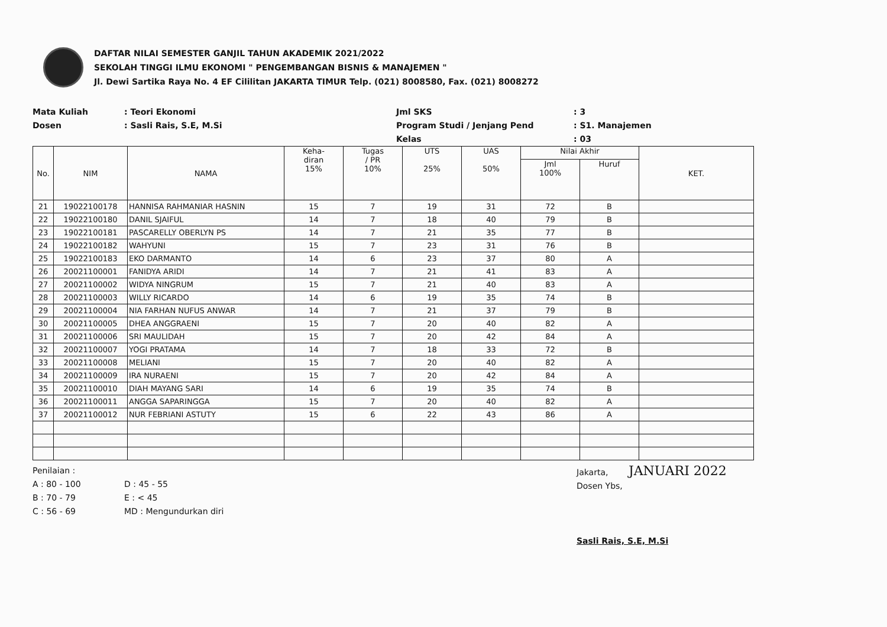DAFTAR NILAI SEMESTER GANJIL TAHUN AKADEMIK 2021/2022
SEKOLAH TINGGI ILMU EKONOMI " PENGEMBANGAN BISNIS & MANAJEMEN "
Jl. Dewi Sartika Raya No. 4 EF Cililitan JAKARTA TIMUR Telp. (021) 8008580, Fax. (021) 8008272
Mata Kuliah
Dosen
: Teori Ekonomi
: Sasli Rais, S.E, M.Si
Jml SKS
Program Studi / Jenjang Pend
Kelas
: 3
: S1. Manajemen
: 03
| No. | NIM | NAMA | Keha- diran 15% | Tugas / PR 10% | UTS 25% | UAS 50% | Nilai Akhir | | KET. |
| --- | --- | --- | --- | --- | --- | --- | --- | --- | --- |
| | | | | | | | Jml 100% | Huruf | |
| 21 | 19022100178 | HANNISA RAHMANIAR HASNIN | 15 | 7 | 19 | 31 | 72 | B | |
| 22 | 19022100180 | DANIL SJAIFUL | 14 | 7 | 18 | 40 | 79 | B | |
| 23 | 19022100181 | PASCARELLY OBERLYN PS | 14 | 7 | 21 | 35 | 77 | B | |
| 24 | 19022100182 | WAHYUNI | 15 | 7 | 23 | 31 | 76 | B | |
| 25 | 19022100183 | EKO DARMANTO | 14 | 6 | 23 | 37 | 80 | A | |
| 26 | 20021100001 | FANIDYA ARIDI | 14 | 7 | 21 | 41 | 83 | A | |
| 27 | 20021100002 | WIDYA NINGRUM | 15 | 7 | 21 | 40 | 83 | A | |
| 28 | 20021100003 | WILLY RICARDO | 14 | 6 | 19 | 35 | 74 | B | |
| 29 | 20021100004 | NIA FARHAN NUFUS ANWAR | 14 | 7 | 21 | 37 | 79 | B | |
| 30 | 20021100005 | DHEA ANGGRAENI | 15 | 7 | 20 | 40 | 82 | A | |
| 31 | 20021100006 | SRI MAULIDAH | 15 | 7 | 20 | 42 | 84 | A | |
| 32 | 20021100007 | YOGI PRATAMA | 14 | 7 | 18 | 33 | 72 | B | |
| 33 | 20021100008 | MELIANI | 15 | 7 | 20 | 40 | 82 | A | |
| 34 | 20021100009 | IRA NURAENI | 15 | 7 | 20 | 42 | 84 | A | |
| 35 | 20021100010 | DIAH MAYANG SARI | 14 | 6 | 19 | 35 | 74 | B | |
| 36 | 20021100011 | ANGGA SAPARINGGA | 15 | 7 | 20 | 40 | 82 | A | |
| 37 | 20021100012 | NUR FEBRIANI ASTUTY | 15 | 6 | 22 | 43 | 86 | A | |
Penilaian :
A : 80 - 100
B : 70 - 79
C : 56 - 69
D : 45 - 55
E : < 45
MD : Mengundurkan diri
Jakarta, JANUARI 2022
Dosen Ybs,
Sasli Rais, S.E, M.Si